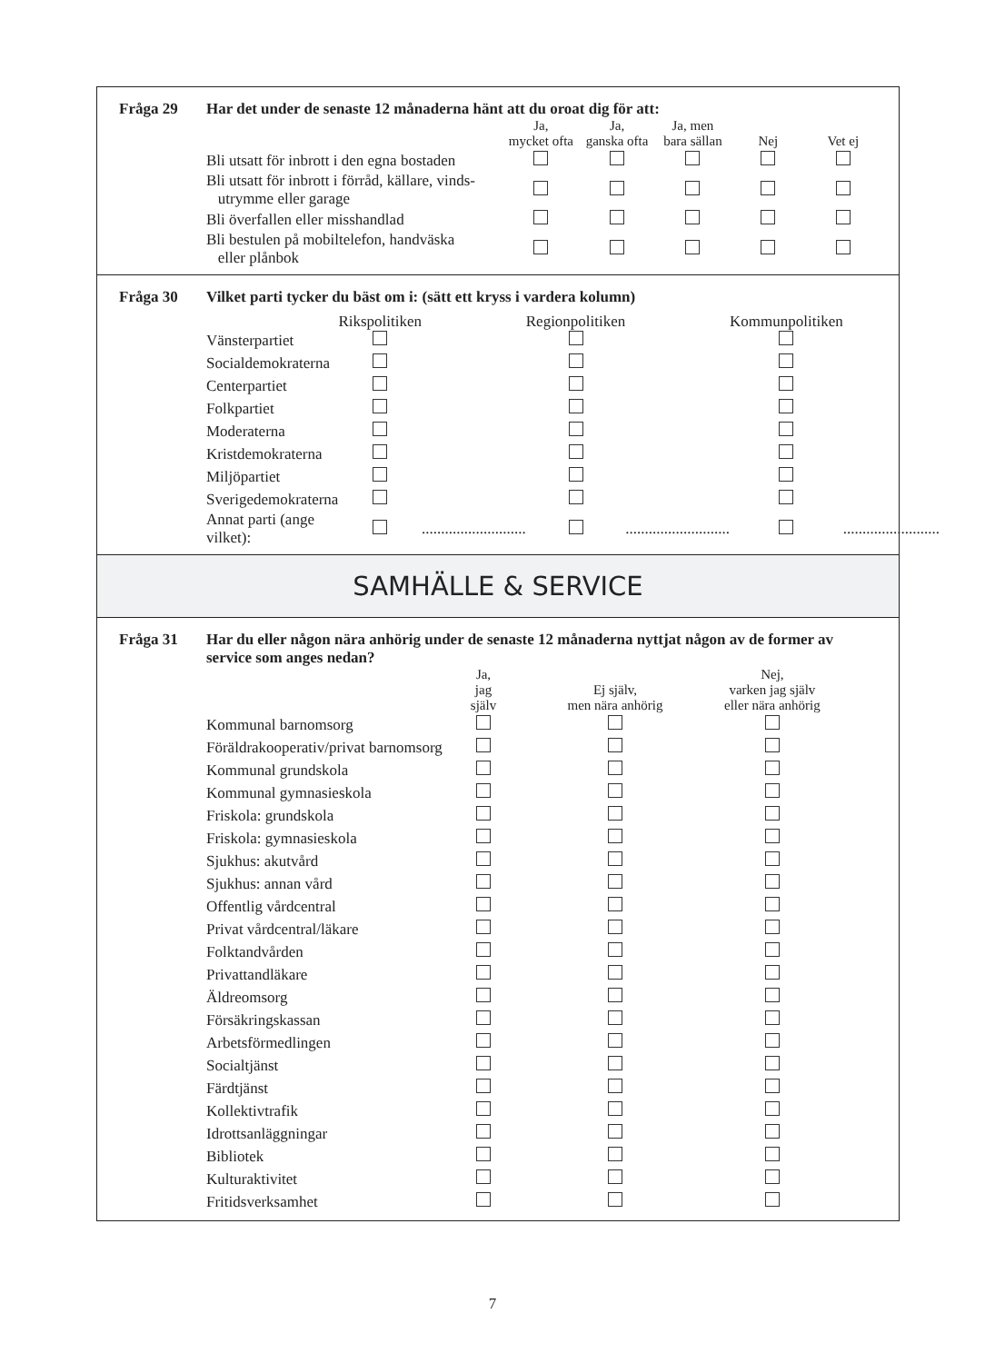Fråga 29 Har det under de senaste 12 månaderna hänt att du oroat dig för att:
| | Ja, mycket ofta | Ja, ganska ofta | Ja, men bara sällan | Nej | Vet ej |
| Bli utsatt för inbrott i den egna bostaden | | | | | |
| Bli utsatt för inbrott i förråd, källare, vinds- utrymme eller garage | | | | | |
| Bli överfallen eller misshandlad | | | | | |
| Bli bestulen på mobiltelefon, handväska eller plånbok | | | | | |
Fråga 30 Vilket parti tycker du bäst om i: (sätt ett kryss i vardera kolumn)
| | Rikspolitiken | | Regionpolitiken | | Kommunpolitiken | |
| Vänsterpartiet | | | | | | |
| Socialdemokraterna | | | | | | |
| Centerpartiet | | | | | | |
| Folkpartiet | | | | | | |
| Moderaterna | | | | | | |
| Kristdemokraterna | | | | | | |
| Miljöpartiet | | | | | | |
| Sverigedemokraterna | | | | | | |
| Annat parti (ange vilket): | | ........................... | | ........................... | | ......................... |
SAMHÄLLE & SERVICE
Fråga 31 Har du eller någon nära anhörig under de senaste 12 månaderna nyttjat någon av de former av service som anges nedan?
| | Ja, jag själv | Ej själv, men nära anhörig | Nej, varken jag själv eller nära anhörig |
| Kommunal barnomsorg | | | |
| Föräldrakooperativ/privat barnomsorg | | | |
| Kommunal grundskola | | | |
| Kommunal gymnasieskola | | | |
| Friskola: grundskola | | | |
| Friskola: gymnasieskola | | | |
| Sjukhus: akutvård | | | |
| Sjukhus: annan vård | | | |
| Offentlig vårdcentral | | | |
| Privat vårdcentral/läkare | | | |
| Folktandvården | | | |
| Privattandläkare | | | |
| Äldreomsorg | | | |
| Försäkringskassan | | | |
| Arbetsförmedlingen | | | |
| Socialtjänst | | | |
| Färdtjänst | | | |
| Kollektivtrafik | | | |
| Idrottsanläggningar | | | |
| Bibliotek | | | |
| Kulturaktivitet | | | |
| Fritidsverksamhet | | | |
7